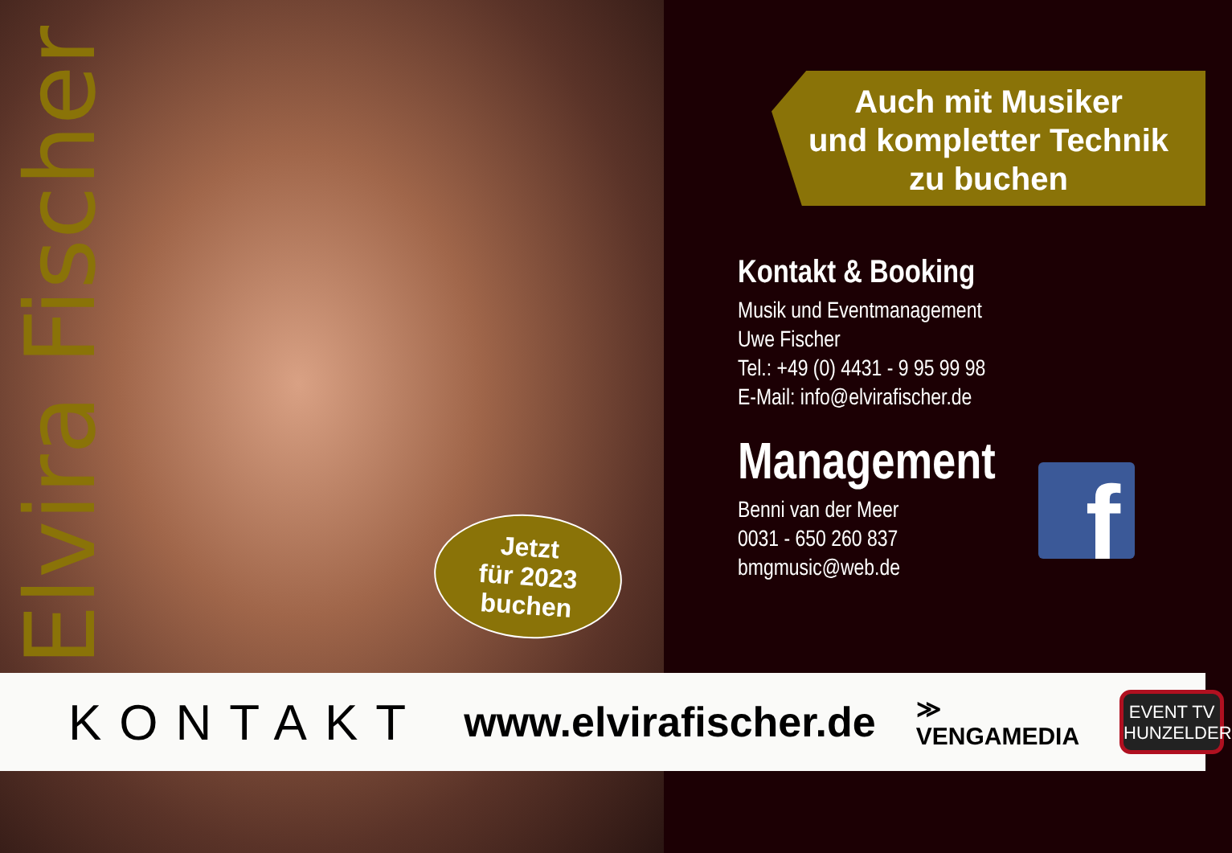Elvira Fischer
Jetzt
für 2023
buchen
Auch mit Musiker
und kompletter Technik
zu buchen
Kontakt & Booking
Musik und Eventmanagement
Uwe Fischer
Tel.: +49 (0) 4431 - 9 95 99 98
E-Mail: info@elvirafischer.de
Management
Benni van der Meer
0031 - 650 260 837
bmgmusic@web.de
f
KONTAKT www.elvirafischer.de ≫ VENGAMEDIA
EVENT TV
HUNZELDER